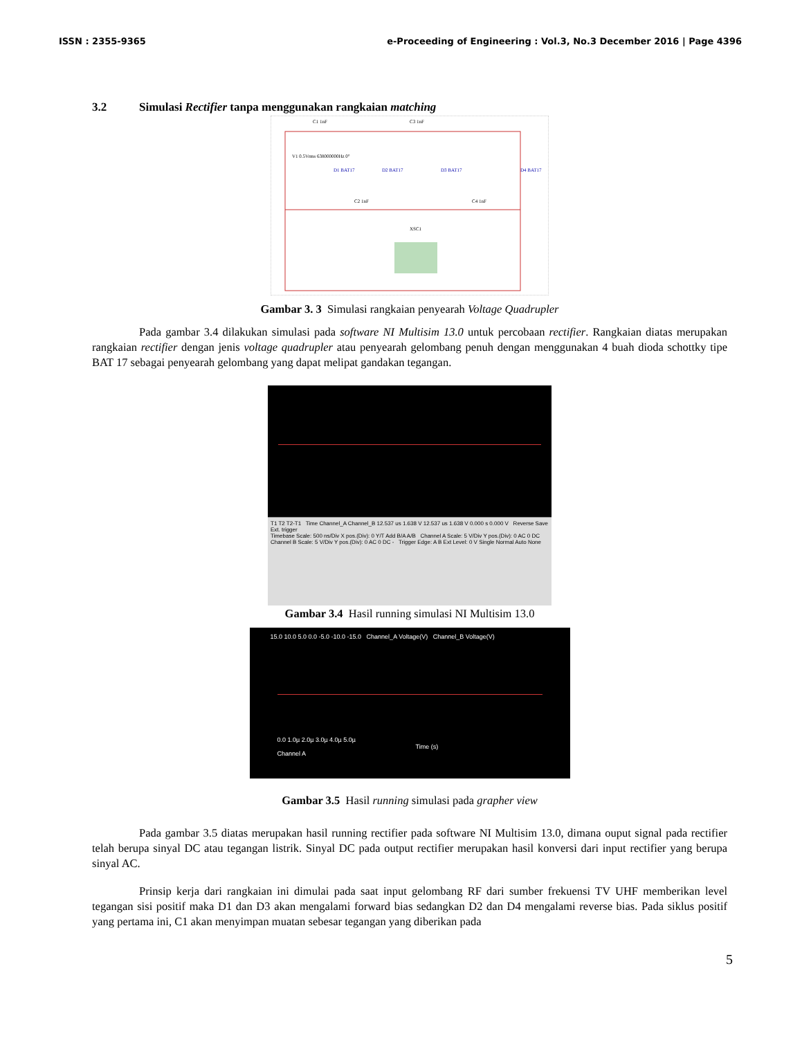ISSN : 2355-9365 e-Proceeding of Engineering : Vol.3, No.3 December 2016 | Page 4396
3.2 Simulasi Rectifier tanpa menggunakan rangkaian matching
C1 1nF
C3 1nF
V1 0.5Vrms 638000000Hz 0°
D1 BAT17
D2 BAT17
D3 BAT17
D4 BAT17
C2 1nF
C4 1nF
XSC1
Gambar 3. 3 Simulasi rangkaian penyearah Voltage Quadrupler
Pada gambar 3.4 dilakukan simulasi pada software NI Multisim 13.0 untuk percobaan rectifier. Rangkaian diatas merupakan rangkaian rectifier dengan jenis voltage quadrupler atau penyearah gelombang penuh dengan menggunakan 4 buah dioda schottky tipe BAT 17 sebagai penyearah gelombang yang dapat melipat gandakan tegangan.
T1 T2 T2-T1 Time Channel_A Channel_B 12.537 us 1.638 V 12.537 us 1.638 V 0.000 s 0.000 V Reverse Save Ext. trigger
Timebase Scale: 500 ns/Div X pos.(Div): 0 Y/T Add B/A A/B Channel A Scale: 5 V/Div Y pos.(Div): 0 AC 0 DC Channel B Scale: 5 V/Div Y pos.(Div): 0 AC 0 DC - Trigger Edge: A B Ext Level: 0 V Single Normal Auto None
Gambar 3.4 Hasil running simulasi NI Multisim 13.0
15.0 10.0 5.0 0.0 -5.0 -10.0 -15.0 Channel_A Voltage(V) Channel_B Voltage(V)
0.0 1.0µ 2.0µ 3.0µ 4.0µ 5.0µ
Time (s)
Channel A
Gambar 3.5 Hasil running simulasi pada grapher view
Pada gambar 3.5 diatas merupakan hasil running rectifier pada software NI Multisim 13.0, dimana ouput signal pada rectifier telah berupa sinyal DC atau tegangan listrik. Sinyal DC pada output rectifier merupakan hasil konversi dari input rectifier yang berupa sinyal AC.
Prinsip kerja dari rangkaian ini dimulai pada saat input gelombang RF dari sumber frekuensi TV UHF memberikan level tegangan sisi positif maka D1 dan D3 akan mengalami forward bias sedangkan D2 dan D4 mengalami reverse bias. Pada siklus positif yang pertama ini, C1 akan menyimpan muatan sebesar tegangan yang diberikan pada
5